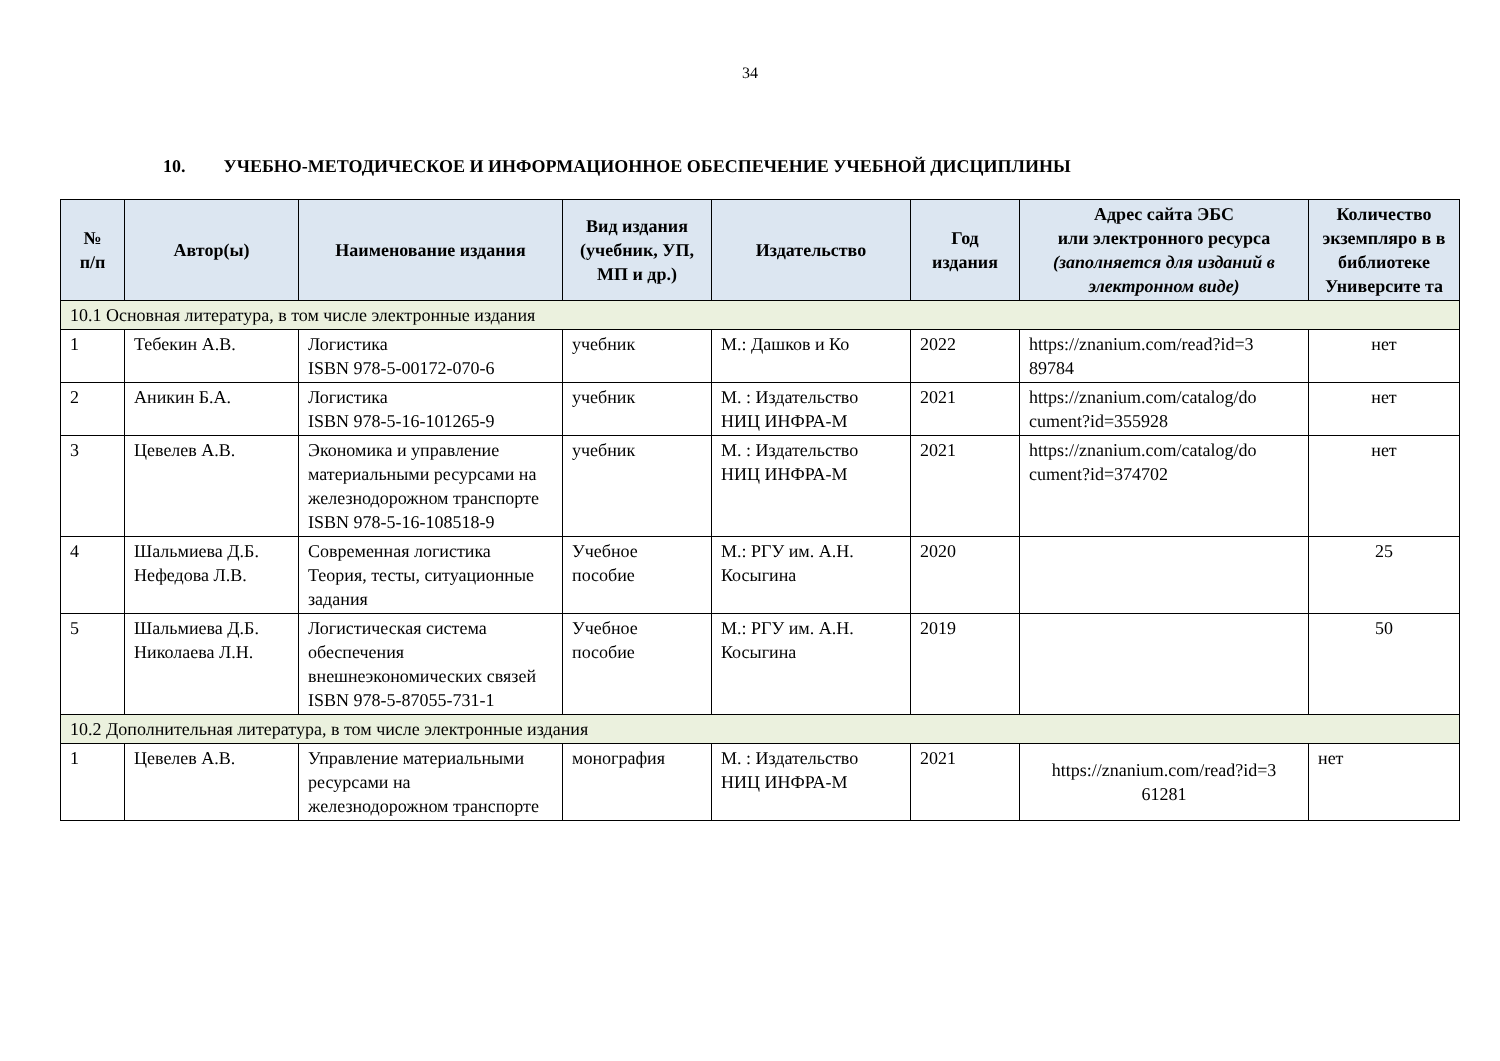34
10. УЧЕБНО-МЕТОДИЧЕСКОЕ И ИНФОРМАЦИОННОЕ ОБЕСПЕЧЕНИЕ УЧЕБНОЙ ДИСЦИПЛИНЫ
| № п/п | Автор(ы) | Наименование издания | Вид издания (учебник, УП, МП и др.) | Издательство | Год издания | Адрес сайта ЭБС или электронного ресурса (заполняется для изданий в электронном виде) | Количество экземпляро в в библиотеке Университе та |
| --- | --- | --- | --- | --- | --- | --- | --- |
| 10.1 Основная литература, в том числе электронные издания | | | | | | | |
| 1 | Тебекин А.В. | Логистика ISBN 978-5-00172-070-6 | учебник | М.: Дашков и Ко | 2022 | https://znanium.com/read?id=3 89784 | нет |
| 2 | Аникин Б.А. | Логистика ISBN 978-5-16-101265-9 | учебник | М. : Издательство НИЦ ИНФРА-М | 2021 | https://znanium.com/catalog/do cument?id=355928 | нет |
| 3 | Цевелев А.В. | Экономика и управление материальными ресурсами на железнодорожном транспорте ISBN 978-5-16-108518-9 | учебник | М. : Издательство НИЦ ИНФРА-М | 2021 | https://znanium.com/catalog/do cument?id=374702 | нет |
| 4 | Шальмиева Д.Б. Нефедова Л.В. | Современная логистика Теория, тесты, ситуационные задания | Учебное пособие | М.: РГУ им. А.Н. Косыгина | 2020 | | 25 |
| 5 | Шальмиева Д.Б. Николаева Л.Н. | Логистическая система обеспечения внешнеэкономических связей ISBN 978-5-87055-731-1 | Учебное пособие | М.: РГУ им. А.Н. Косыгина | 2019 | | 50 |
| 10.2 Дополнительная литература, в том числе электронные издания | | | | | | | |
| 1 | Цевелев А.В. | Управление материальными ресурсами на железнодорожном транспорте | монография | М. : Издательство НИЦ ИНФРА-М | 2021 | https://znanium.com/read?id=3 61281 | нет |